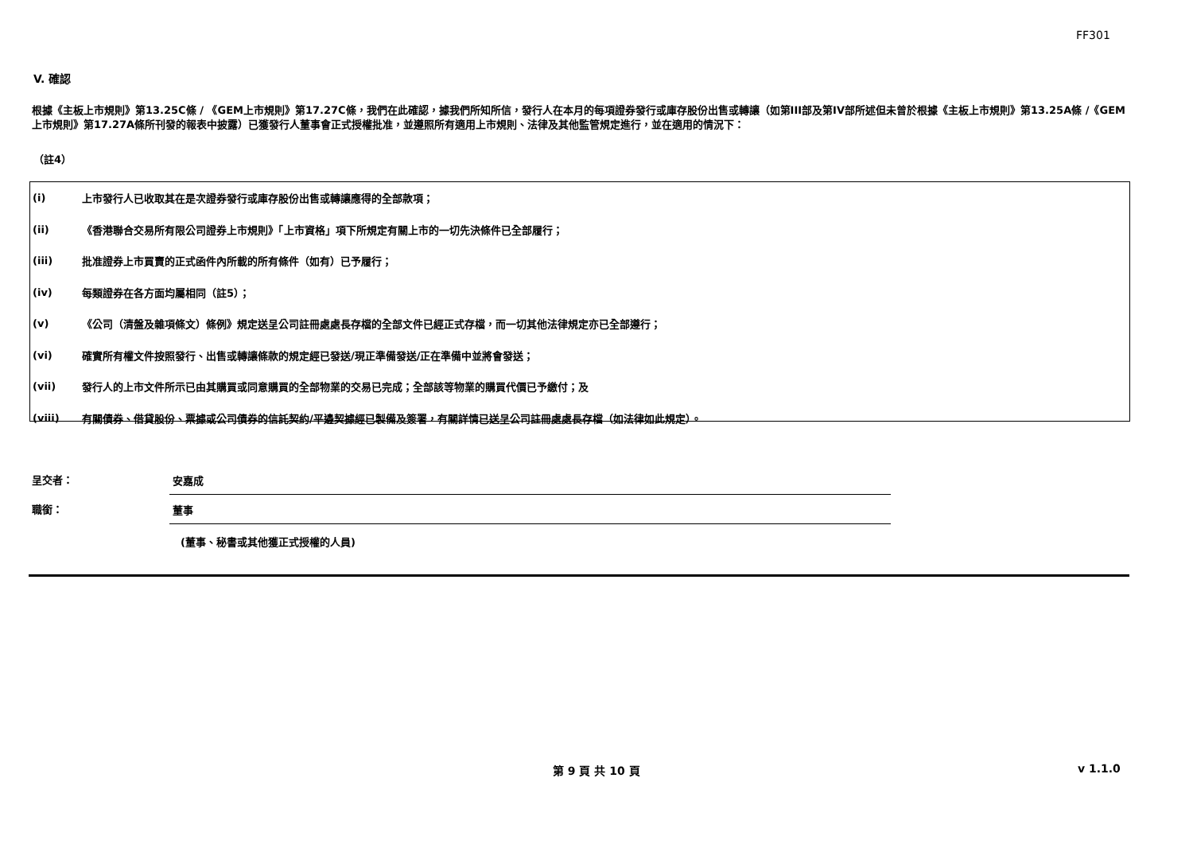FF301
V. 確認
根據《主板上市規則》第13.25C條 / 《GEM上市規則》第17.27C條，我們在此確認，據我們所知所信，發行人在本月的每項證券發行或庫存股份出售或轉讓（如第III部及第IV部所述但未曾於根據《主板上市規則》第13.25A條 /《GEM上市規則》第17.27A條所刊發的報表中披露）已獲發行人董事會正式授權批准，並遵照所有適用上市規則、法律及其他監管規定進行，並在適用的情況下：
（註4）
(i) 上市發行人已收取其在是次證券發行或庫存股份出售或轉讓應得的全部款項；
(ii) 《香港聯合交易所有限公司證券上市規則》「上市資格」項下所規定有關上市的一切先決條件已全部履行；
(iii) 批准證券上市買賣的正式函件內所載的所有條件（如有）已予履行；
(iv) 每類證券在各方面均屬相同（註5）；
(v) 《公司（清盤及雜項條文）條例》規定送呈公司註冊處處長存檔的全部文件已經正式存檔，而一切其他法律規定亦已全部遵行；
(vi) 確實所有權文件按照發行、出售或轉讓條款的規定經已發送/現正準備發送/正在準備中並將會發送；
(vii) 發行人的上市文件所示已由其購買或同意購買的全部物業的交易已完成；全部該等物業的購買代價已予繳付；及
(viii) 有關債券、借貸股份、票據或公司債券的信託契約/平邊契據經已製備及簽署，有關詳情已送呈公司註冊處處長存檔（如法律如此規定）。
呈交者： 安嘉成
職銜： 董事
(董事、秘書或其他獲正式授權的人員)
第 9 頁 共 10 頁 v 1.1.0